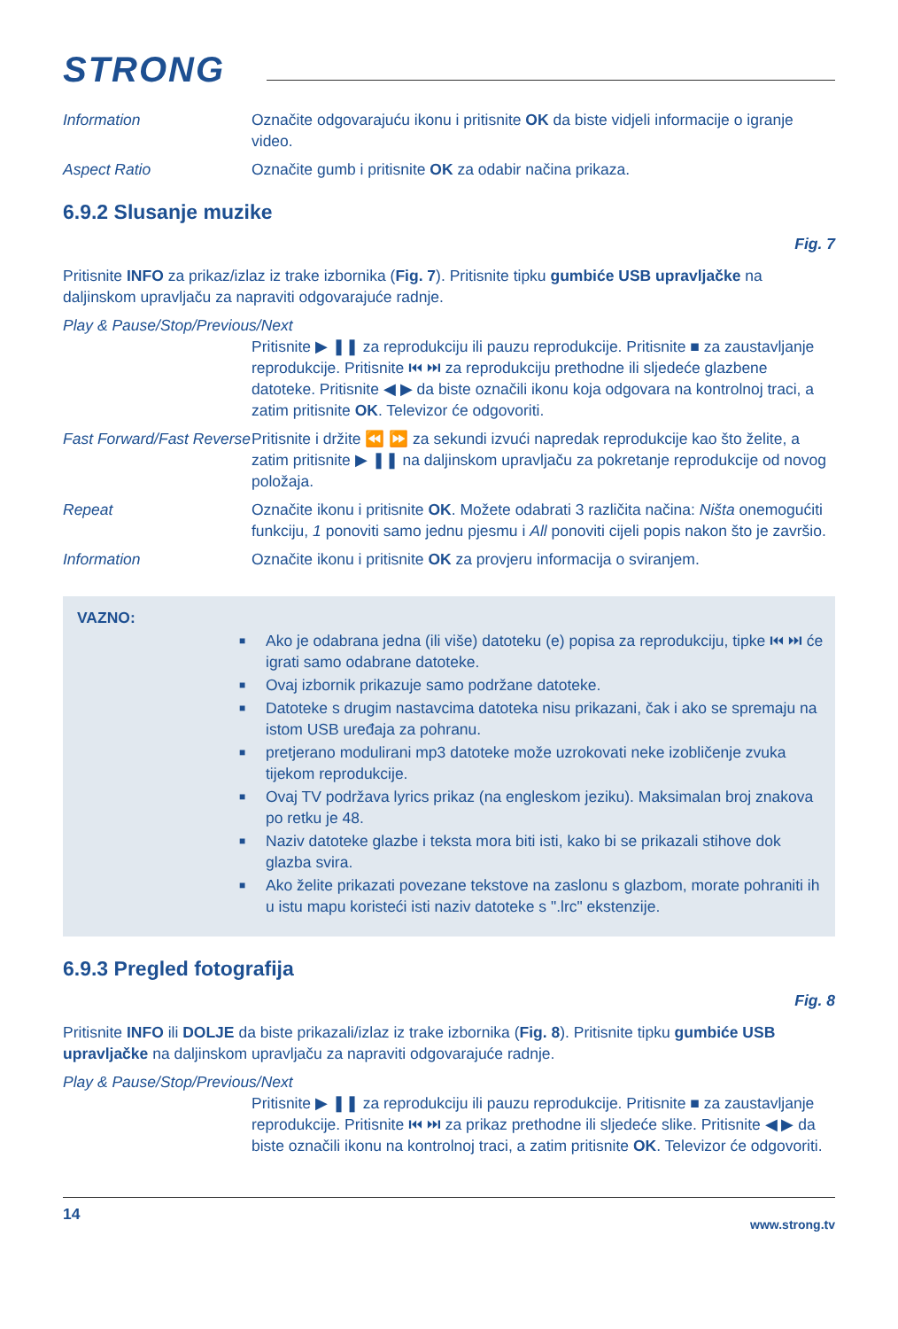STRONG
Information Označite odgovarajuću ikonu i pritisnite OK da biste vidjeli informacije o igranje video.
Aspect Ratio Označite gumb i pritisnite OK za odabir načina prikaza.
6.9.2 Slusanje muzike
Fig. 7
Pritisnite INFO za prikaz/izlaz iz trake izbornika (Fig. 7). Pritisnite tipku gumbiće USB upravljačke na daljinskom upravljaču za napraviti odgovarajuće radnje.
Play & Pause/Stop/Previous/Next
Pritisnite ▶ ❚❚ za reprodukciju ili pauzu reprodukcije. Pritisnite ■ za zaustavljanje reprodukcije. Pritisnite ⏮ ⏭ za reprodukciju prethodne ili sljedeće glazbene datoteke. Pritisnite ◀ ▶ da biste označili ikonu koja odgovara na kontrolnoj traci, a zatim pritisnite OK. Televizor će odgovoriti.
Fast Forward/Fast Reverse
Pritisnite i držite ⏪ ⏩ za sekundi izvući napredak reprodukcije kao što želite, a zatim pritisnite ▶ ❚❚ na daljinskom upravljaču za pokretanje reprodukcije od novog položaja.
Repeat Označite ikonu i pritisnite OK. Možete odabrati 3 različita načina: Ništa onemogućiti funkciju, 1 ponoviti samo jednu pjesmu i All ponoviti cijeli popis nakon što je završio.
Information Označite ikonu i pritisnite OK za provjeru informacija o sviranjem.
VAZNO:
■ Ako je odabrana jedna (ili više) datoteku (e) popisa za reprodukciju, tipke ⏮ ⏭ će igrati samo odabrane datoteke.
■ Ovaj izbornik prikazuje samo podržane datoteke.
■ Datoteke s drugim nastavcima datoteka nisu prikazani, čak i ako se spremaju na istom USB uređaja za pohranu.
■ pretjerano modulirani mp3 datoteke može uzrokovati neke izobličenje zvuka tijekom reprodukcije.
■ Ovaj TV podržava lyrics prikaz (na engleskom jeziku). Maksimalan broj znakova po retku je 48.
■ Naziv datoteke glazbe i teksta mora biti isti, kako bi se prikazali stihove dok glazba svira.
■ Ako želite prikazati povezane tekstove na zaslonu s glazbom, morate pohraniti ih u istu mapu koristeći isti naziv datoteke s ".lrc" ekstenzije.
6.9.3 Pregled fotografija
Fig. 8
Pritisnite INFO ili DOLJE da biste prikazali/izlaz iz trake izbornika (Fig. 8). Pritisnite tipku gumbiće USB upravljačke na daljinskom upravljaču za napraviti odgovarajuće radnje.
Play & Pause/Stop/Previous/Next
Pritisnite ▶ ❚❚ za reprodukciju ili pauzu reprodukcije. Pritisnite ■ za zaustavljanje reprodukcije. Pritisnite ⏮ ⏭ za prikaz prethodne ili sljedeće slike. Pritisnite ◀ ▶ da biste označili ikonu na kontrolnoj traci, a zatim pritisnite OK. Televizor će odgovoriti.
14 www.strong.tv